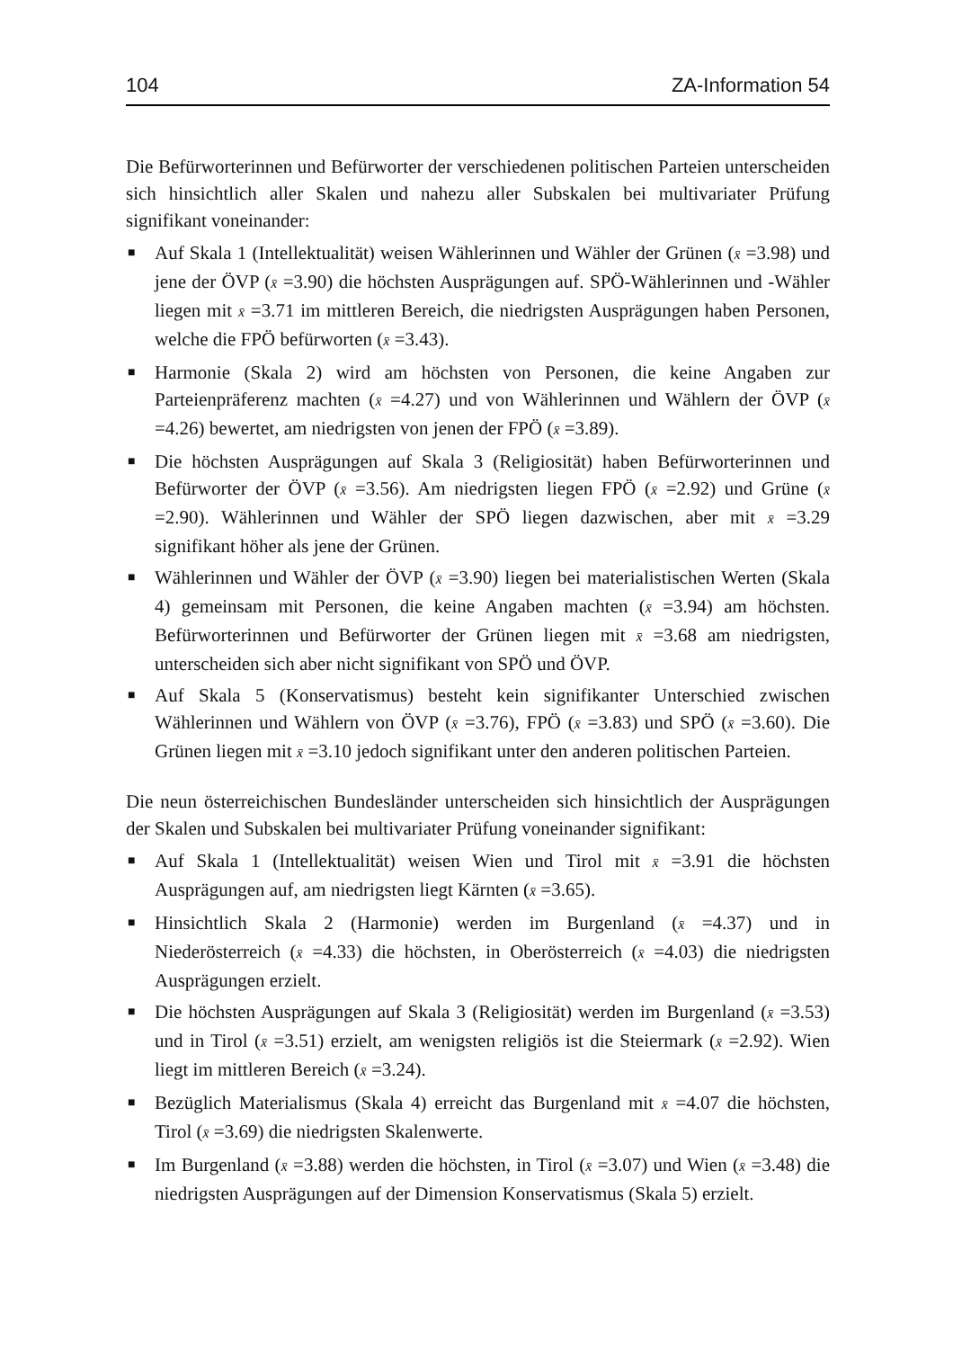104 ZA-Information 54
Die Befürworterinnen und Befürworter der verschiedenen politischen Parteien unterscheiden sich hinsichtlich aller Skalen und nahezu aller Subskalen bei multivariater Prüfung signifikant voneinander:
■ Auf Skala 1 (Intellektualität) weisen Wählerinnen und Wähler der Grünen (x̄ =3.98) und jene der ÖVP (x̄ =3.90) die höchsten Ausprägungen auf. SPÖ-Wählerinnen und -Wähler liegen mit x̄ =3.71 im mittleren Bereich, die niedrigsten Ausprägungen haben Personen, welche die FPÖ befürworten (x̄ =3.43).
■ Harmonie (Skala 2) wird am höchsten von Personen, die keine Angaben zur Parteienpräferenz machten (x̄ =4.27) und von Wählerinnen und Wählern der ÖVP (x̄ =4.26) bewertet, am niedrigsten von jenen der FPÖ (x̄ =3.89).
■ Die höchsten Ausprägungen auf Skala 3 (Religiosität) haben Befürworterinnen und Befürworter der ÖVP (x̄ =3.56). Am niedrigsten liegen FPÖ (x̄ =2.92) und Grüne (x̄ =2.90). Wählerinnen und Wähler der SPÖ liegen dazwischen, aber mit x̄ =3.29 signifikant höher als jene der Grünen.
■ Wählerinnen und Wähler der ÖVP (x̄ =3.90) liegen bei materialistischen Werten (Skala 4) gemeinsam mit Personen, die keine Angaben machten (x̄ =3.94) am höchsten. Befürworterinnen und Befürworter der Grünen liegen mit x̄ =3.68 am niedrigsten, unterscheiden sich aber nicht signifikant von SPÖ und ÖVP.
■ Auf Skala 5 (Konservatismus) besteht kein signifikanter Unterschied zwischen Wählerinnen und Wählern von ÖVP (x̄ =3.76), FPÖ (x̄ =3.83) und SPÖ (x̄ =3.60). Die Grünen liegen mit x̄ =3.10 jedoch signifikant unter den anderen politischen Parteien.
Die neun österreichischen Bundesländer unterscheiden sich hinsichtlich der Ausprägungen der Skalen und Subskalen bei multivariater Prüfung voneinander signifikant:
■ Auf Skala 1 (Intellektualität) weisen Wien und Tirol mit x̄ =3.91 die höchsten Ausprägungen auf, am niedrigsten liegt Kärnten (x̄ =3.65).
■ Hinsichtlich Skala 2 (Harmonie) werden im Burgenland (x̄ =4.37) und in Niederösterreich (x̄ =4.33) die höchsten, in Oberösterreich (x̄ =4.03) die niedrigsten Ausprägungen erzielt.
■ Die höchsten Ausprägungen auf Skala 3 (Religiosität) werden im Burgenland (x̄ =3.53) und in Tirol (x̄ =3.51) erzielt, am wenigsten religiös ist die Steiermark (x̄ =2.92). Wien liegt im mittleren Bereich (x̄ =3.24).
■ Bezüglich Materialismus (Skala 4) erreicht das Burgenland mit x̄ =4.07 die höchsten, Tirol (x̄ =3.69) die niedrigsten Skalenwerte.
■ Im Burgenland (x̄ =3.88) werden die höchsten, in Tirol (x̄ =3.07) und Wien (x̄ =3.48) die niedrigsten Ausprägungen auf der Dimension Konservatismus (Skala 5) erzielt.